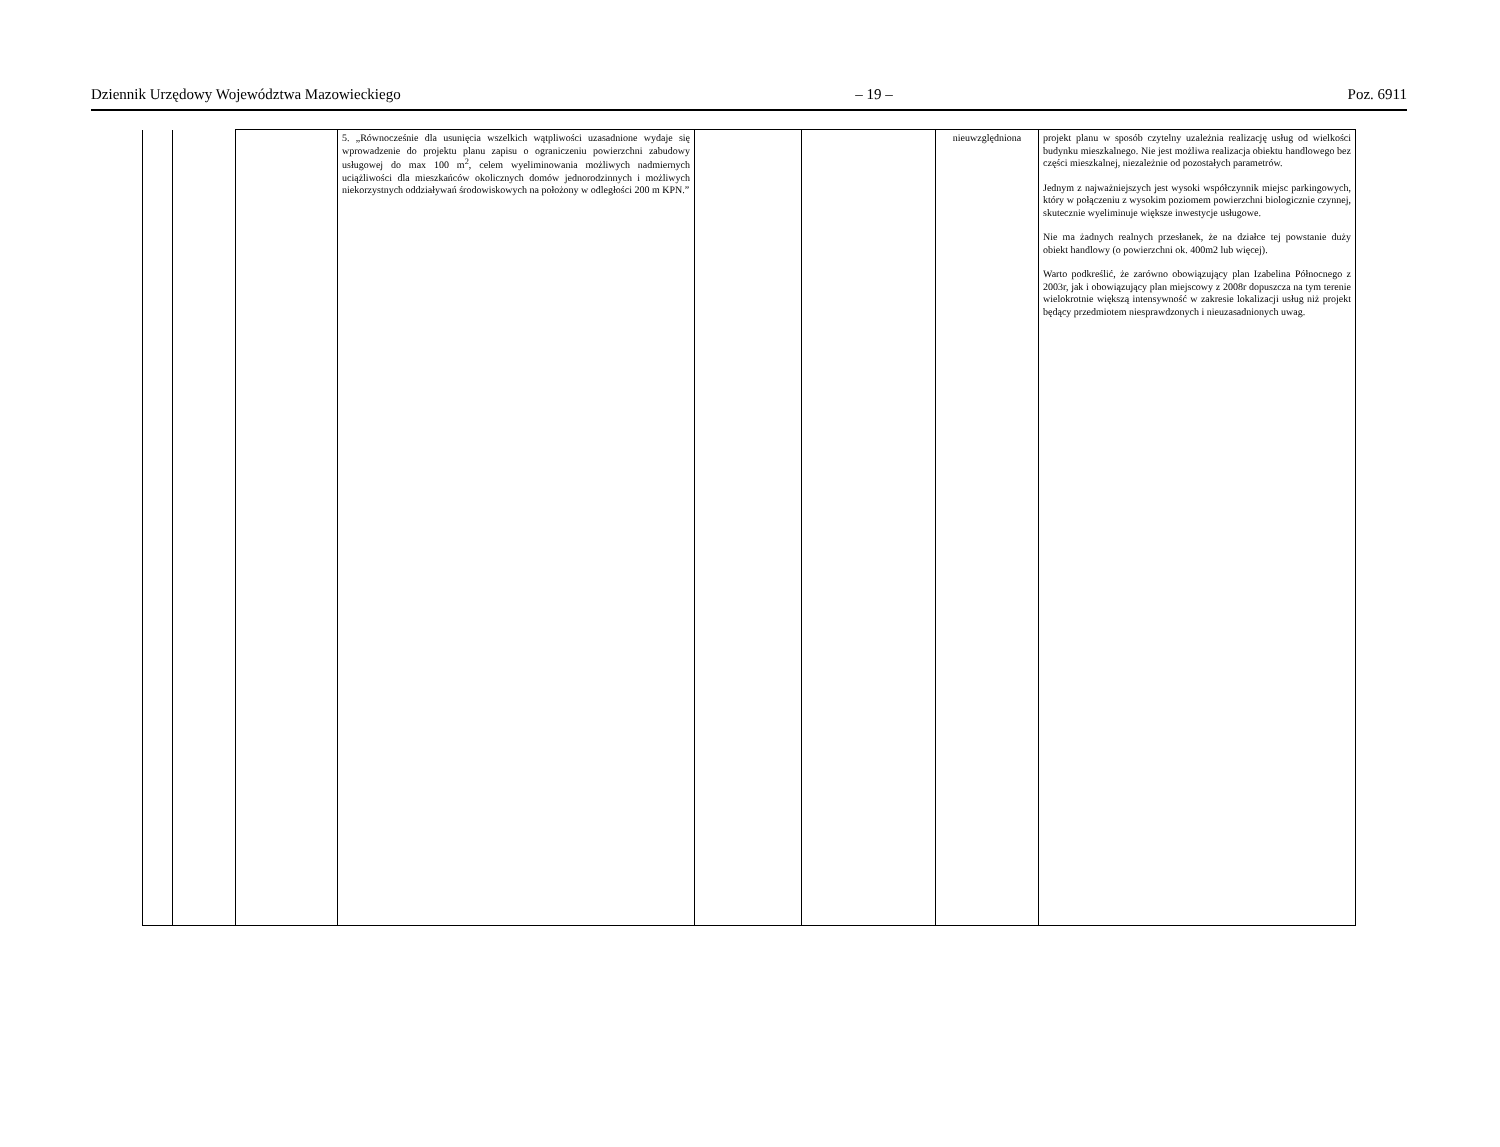Dziennik Urzędowy Województwa Mazowieckiego – 19 – Poz. 6911
| | | | 5. „Równocześnie dla usunięcia wszelkich wątpliwości uzasadnione wydaje się wprowadzenie do projektu planu zapisu o ograniczeniu powierzchni zabudowy usługowej do max 100 m<sup>2</sup>, celem wyeliminowania możliwych nadmiernych uciążliwości dla mieszkańców okolicznych domów jednorodzinnych i możliwych niekorzystnych oddziaływań środowiskowych na położony w odległości 200 m KPN.” | | | nieuwzględniona | projekt planu w sposób czytelny uzależnia realizację usług od wielkości budynku mieszkalnego. Nie jest możliwa realizacja obiektu handlowego bez części mieszkalnej, niezależnie od pozostałych parametrów. Jednym z najważniejszych jest wysoki współczynnik miejsc parkingowych, który w połączeniu z wysokim poziomem powierzchni biologicznie czynnej, skutecznie wyeliminuje większe inwestycje usługowe. Nie ma żadnych realnych przesłanek, że na działce tej powstanie duży obiekt handlowy (o powierzchni ok. 400m2 lub więcej). Warto podkreślić, że zarówno obowiązujący plan Izabelina Północnego z 2003r, jak i obowiązujący plan miejscowy z 2008r dopuszcza na tym terenie wielokrotnie większą intensywność w zakresie lokalizacji usług niż projekt będący przedmiotem niesprawdzonych i nieuzasadnionych uwag. |